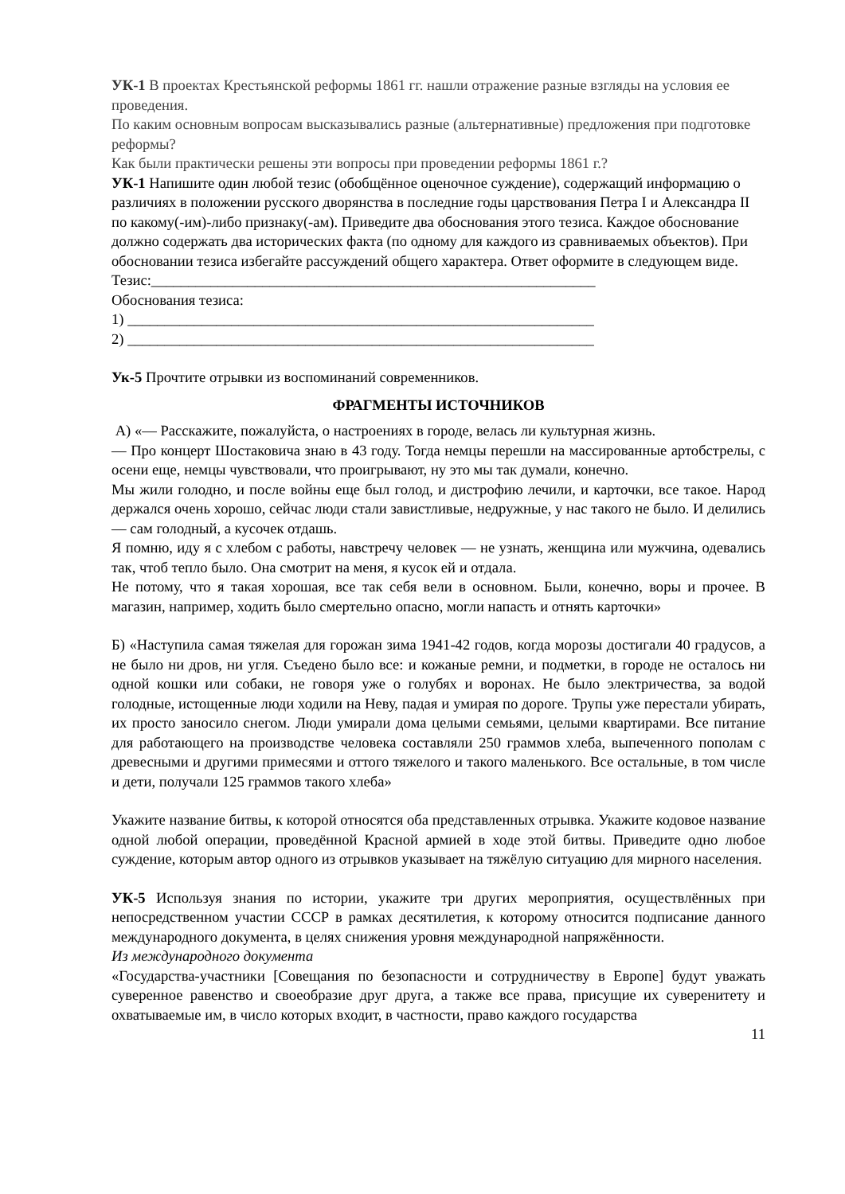УК-1 В проектах Крестьянской реформы 1861 гг. нашли отражение разные взгляды на условия ее проведения.
По каким основным вопросам высказывались разные (альтернативные) предложения при подготовке реформы?
Как были практически решены эти вопросы при проведении реформы 1861 г.?
УК-1 Напишите один любой тезис (обобщённое оценочное суждение), содержащий информацию о различиях в положении русского дворянства в последние годы царствования Петра I и Александра II по какому(-им)-либо признаку(-ам). Приведите два обоснования этого тезиса. Каждое обоснование должно содержать два исторических факта (по одному для каждого из сравниваемых объектов). При обосновании тезиса избегайте рассуждений общего характера. Ответ оформите в следующем виде.
Тезис:____________________________________________________________
Обоснования тезиса:
1) _______________________________________________________________
2) _______________________________________________________________
Ук-5 Прочтите отрывки из воспоминаний современников.
ФРАГМЕНТЫ ИСТОЧНИКОВ
А) «— Расскажите, пожалуйста, о настроениях в городе, велась ли культурная жизнь.
— Про концерт Шостаковича знаю в 43 году. Тогда немцы перешли на массированные артобстрелы, с осени еще, немцы чувствовали, что проигрывают, ну это мы так думали, конечно.
Мы жили голодно, и после войны еще был голод, и дистрофию лечили, и карточки, все такое. Народ держался очень хорошо, сейчас люди стали завистливые, недружные, у нас такого не было. И делились — сам голодный, а кусочек отдашь.
Я помню, иду я с хлебом с работы, навстречу человек — не узнать, женщина или мужчина, одевались так, чтоб тепло было. Она смотрит на меня, я кусок ей и отдала.
Не потому, что я такая хорошая, все так себя вели в основном. Были, конечно, воры и прочее. В магазин, например, ходить было смертельно опасно, могли напасть и отнять карточки»
Б) «Наступила самая тяжелая для горожан зима 1941-42 годов, когда морозы достигали 40 градусов, а не было ни дров, ни угля. Съедено было все: и кожаные ремни, и подметки, в городе не осталось ни одной кошки или собаки, не говоря уже о голубях и воронах. Не было электричества, за водой голодные, истощенные люди ходили на Неву, падая и умирая по дороге. Трупы уже перестали убирать, их просто заносило снегом. Люди умирали дома целыми семьями, целыми квартирами. Все питание для работающего на производстве человека составляли 250 граммов хлеба, выпеченного пополам с древесными и другими примесями и оттого тяжелого и такого маленького. Все остальные, в том числе и дети, получали 125 граммов такого хлеба»
Укажите название битвы, к которой относятся оба представленных отрывка. Укажите кодовое название одной любой операции, проведённой Красной армией в ходе этой битвы. Приведите одно любое суждение, которым автор одного из отрывков указывает на тяжёлую ситуацию для мирного населения.
УК-5 Используя знания по истории, укажите три других мероприятия, осуществлённых при непосредственном участии СССР в рамках десятилетия, к которому относится подписание данного международного документа, в целях снижения уровня международной напряжённости.
Из международного документа
«Государства-участники [Совещания по безопасности и сотрудничеству в Европе] будут уважать суверенное равенство и своеобразие друг друга, а также все права, присущие их суверенитету и охватываемые им, в число которых входит, в частности, право каждого государства
11